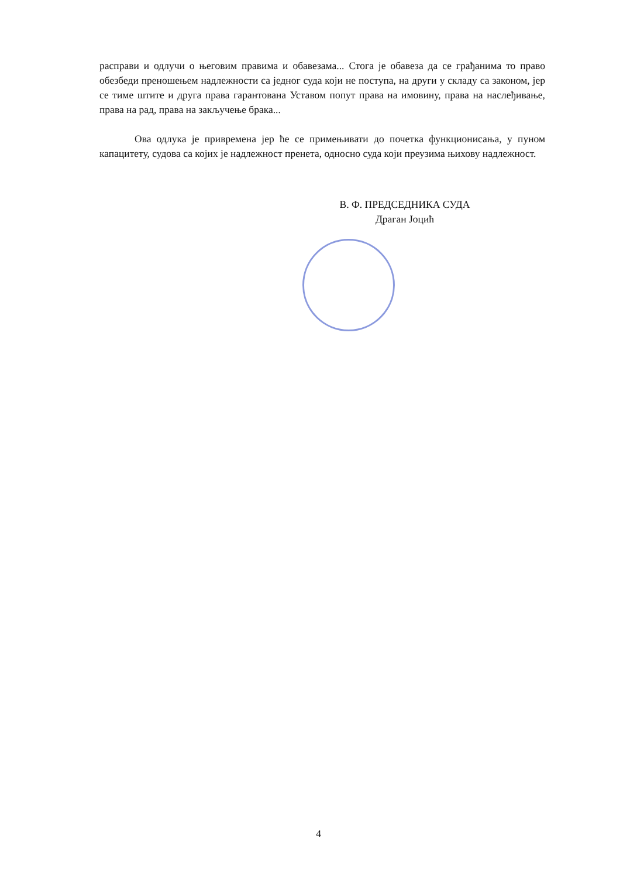расправи и одлучи о његовим правима и обавезама... Стога је обавеза да се грађанима то право обезбеди преношењем надлежности са једног суда који не поступа, на други у складу са законом, јер се тиме штите и друга права гарантована Уставом попут права на имовину, права на наслеђивање, права на рад, права на закључење брака...
Ова одлука је привремена јер ће се примењивати до почетка функционисања, у пуном капацитету, судова са којих је надлежност пренета, односно суда који преузима њихову надлежност.
В. Ф. ПРЕДСЕДНИКА СУДА
Драган Јоцић
4